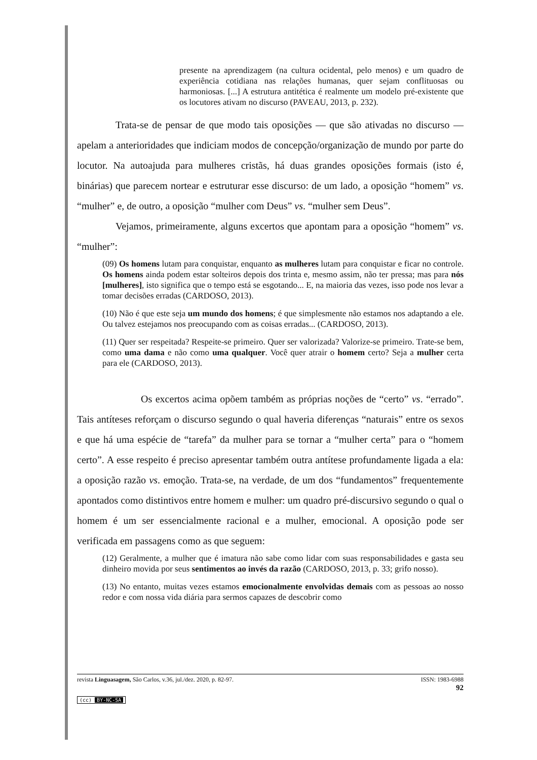presente na aprendizagem (na cultura ocidental, pelo menos) e um quadro de experiência cotidiana nas relações humanas, quer sejam conflituosas ou harmoniosas. [...] A estrutura antitética é realmente um modelo pré-existente que os locutores ativam no discurso (PAVEAU, 2013, p. 232).
Trata-se de pensar de que modo tais oposições — que são ativadas no discurso — apelam a anterioridades que indiciam modos de concepção/organização de mundo por parte do locutor. Na autoajuda para mulheres cristãs, há duas grandes oposições formais (isto é, binárias) que parecem nortear e estruturar esse discurso: de um lado, a oposição “homem” vs. “mulher” e, de outro, a oposição “mulher com Deus” vs. “mulher sem Deus”.
Vejamos, primeiramente, alguns excertos que apontam para a oposição “homem” vs. “mulher”:
(09) Os homens lutam para conquistar, enquanto as mulheres lutam para conquistar e ficar no controle. Os homens ainda podem estar solteiros depois dos trinta e, mesmo assim, não ter pressa; mas para nós [mulheres], isto significa que o tempo está se esgotando... E, na maioria das vezes, isso pode nos levar a tomar decisões erradas (CARDOSO, 2013).
(10) Não é que este seja um mundo dos homens; é que simplesmente não estamos nos adaptando a ele. Ou talvez estejamos nos preocupando com as coisas erradas... (CARDOSO, 2013).
(11) Quer ser respeitada? Respeite-se primeiro. Quer ser valorizada? Valorize-se primeiro. Trate-se bem, como uma dama e não como uma qualquer. Você quer atrair o homem certo? Seja a mulher certa para ele (CARDOSO, 2013).
Os excertos acima opõem também as próprias noções de “certo” vs. “errado”. Tais antíteses reforçam o discurso segundo o qual haveria diferenças “naturais” entre os sexos e que há uma espécie de “tarefa” da mulher para se tornar a “mulher certa” para o “homem certo”. A esse respeito é preciso apresentar também outra antítese profundamente ligada a ela: a oposição razão vs. emoção. Trata-se, na verdade, de um dos “fundamentos” frequentemente apontados como distintivos entre homem e mulher: um quadro pré-discursivo segundo o qual o homem é um ser essencialmente racional e a mulher, emocional. A oposição pode ser verificada em passagens como as que seguem:
(12) Geralmente, a mulher que é imatura não sabe como lidar com suas responsabilidades e gasta seu dinheiro movida por seus sentimentos ao invés da razão (CARDOSO, 2013, p. 33; grifo nosso).
(13) No entanto, muitas vezes estamos emocionalmente envolvidas demais com as pessoas ao nosso redor e com nossa vida diária para sermos capazes de descobrir como
revista Linguasagem, São Carlos, v.36, jul./dez. 2020, p. 82-97. ISSN: 1983-6988
92
(cc) BY-NC-SA